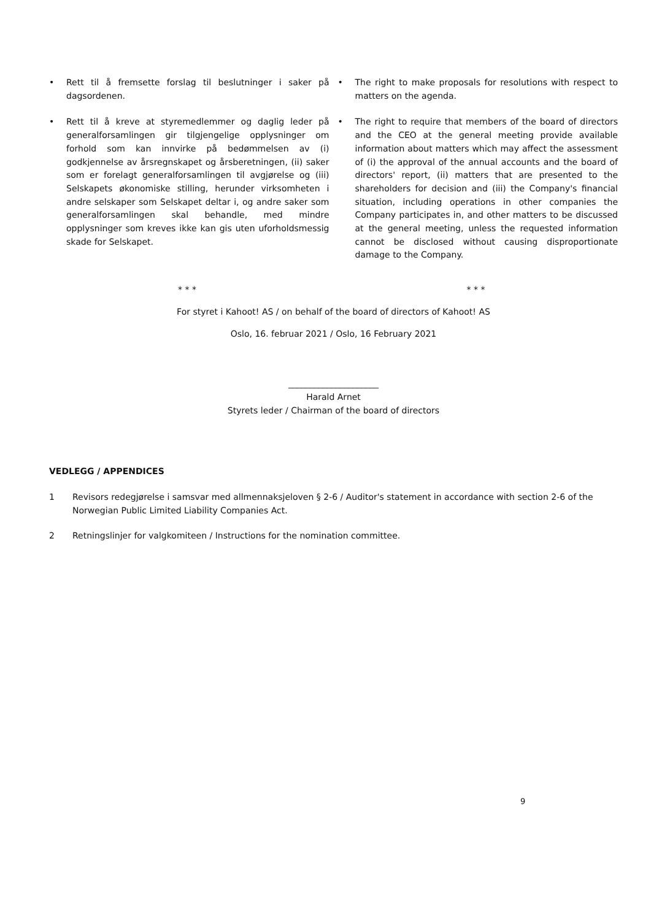• Rett til å fremsette forslag til beslutninger i saker på dagsordenen.
• Rett til å kreve at styremedlemmer og daglig leder på generalforsamlingen gir tilgjengelige opplysninger om forhold som kan innvirke på bedømmelsen av (i) godkjennelse av årsregnskapet og årsberetningen, (ii) saker som er forelagt generalforsamlingen til avgjørelse og (iii) Selskapets økonomiske stilling, herunder virksomheten i andre selskaper som Selskapet deltar i, og andre saker som generalforsamlingen skal behandle, med mindre opplysninger som kreves ikke kan gis uten uforholdsmessig skade for Selskapet.
• The right to make proposals for resolutions with respect to matters on the agenda.
• The right to require that members of the board of directors and the CEO at the general meeting provide available information about matters which may affect the assessment of (i) the approval of the annual accounts and the board of directors' report, (ii) matters that are presented to the shareholders for decision and (iii) the Company's financial situation, including operations in other companies the Company participates in, and other matters to be discussed at the general meeting, unless the requested information cannot be disclosed without causing disproportionate damage to the Company.
* * * * * *
For styret i Kahoot! AS / on behalf of the board of directors of Kahoot! AS
Oslo, 16. februar 2021 / Oslo, 16 February 2021
_____________________
Harald Arnet
Styrets leder / Chairman of the board of directors
VEDLEGG / APPENDICES
1 Revisors redegjørelse i samsvar med allmennaksjeloven § 2-6 / Auditor's statement in accordance with section 2-6 of the Norwegian Public Limited Liability Companies Act.
2 Retningslinjer for valgkomiteen / Instructions for the nomination committee.
9